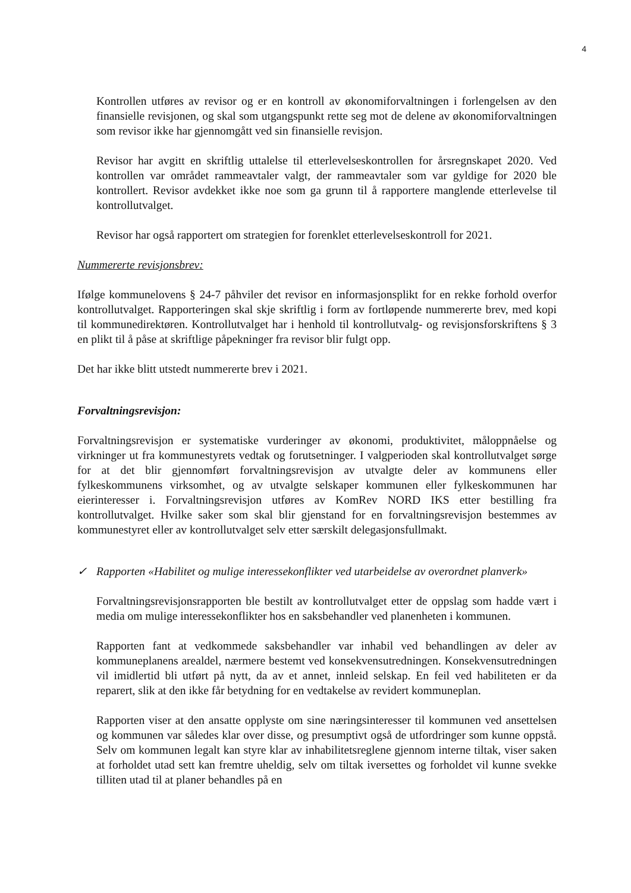4
Kontrollen utføres av revisor og er en kontroll av økonomiforvaltningen i forlengelsen av den finansielle revisjonen, og skal som utgangspunkt rette seg mot de delene av økonomiforvaltningen som revisor ikke har gjennomgått ved sin finansielle revisjon.
Revisor har avgitt en skriftlig uttalelse til etterlevelseskontrollen for årsregnskapet 2020. Ved kontrollen var området rammeavtaler valgt, der rammeavtaler som var gyldige for 2020 ble kontrollert. Revisor avdekket ikke noe som ga grunn til å rapportere manglende etterlevelse til kontrollutvalget.
Revisor har også rapportert om strategien for forenklet etterlevelseskontroll for 2021.
Nummererte revisjonsbrev:
Ifølge kommunelovens § 24-7 påhviler det revisor en informasjonsplikt for en rekke forhold overfor kontrollutvalget. Rapporteringen skal skje skriftlig i form av fortløpende nummererte brev, med kopi til kommunedirektøren. Kontrollutvalget har i henhold til kontrollutvalg- og revisjonsforskriftens § 3 en plikt til å påse at skriftlige påpekninger fra revisor blir fulgt opp.
Det har ikke blitt utstedt nummererte brev i 2021.
Forvaltningsrevisjon:
Forvaltningsrevisjon er systematiske vurderinger av økonomi, produktivitet, måloppnåelse og virkninger ut fra kommunestyrets vedtak og forutsetninger. I valgperioden skal kontrollutvalget sørge for at det blir gjennomført forvaltningsrevisjon av utvalgte deler av kommunens eller fylkeskommunens virksomhet, og av utvalgte selskaper kommunen eller fylkeskommunen har eierinteresser i. Forvaltningsrevisjon utføres av KomRev NORD IKS etter bestilling fra kontrollutvalget. Hvilke saker som skal blir gjenstand for en forvaltningsrevisjon bestemmes av kommunestyret eller av kontrollutvalget selv etter særskilt delegasjonsfullmakt.
✓ Rapporten «Habilitet og mulige interessekonflikter ved utarbeidelse av overordnet planverk»
Forvaltningsrevisjonsrapporten ble bestilt av kontrollutvalget etter de oppslag som hadde vært i media om mulige interessekonflikter hos en saksbehandler ved planenheten i kommunen.
Rapporten fant at vedkommede saksbehandler var inhabil ved behandlingen av deler av kommuneplanens arealdel, nærmere bestemt ved konsekvensutredningen. Konsekvensutredningen vil imidlertid bli utført på nytt, da av et annet, innleid selskap. En feil ved habiliteten er da reparert, slik at den ikke får betydning for en vedtakelse av revidert kommuneplan.
Rapporten viser at den ansatte opplyste om sine næringsinteresser til kommunen ved ansettelsen og kommunen var således klar over disse, og presumptivt også de utfordringer som kunne oppstå. Selv om kommunen legalt kan styre klar av inhabilitetsreglene gjennom interne tiltak, viser saken at forholdet utad sett kan fremtre uheldig, selv om tiltak iversettes og forholdet vil kunne svekke tilliten utad til at planer behandles på en